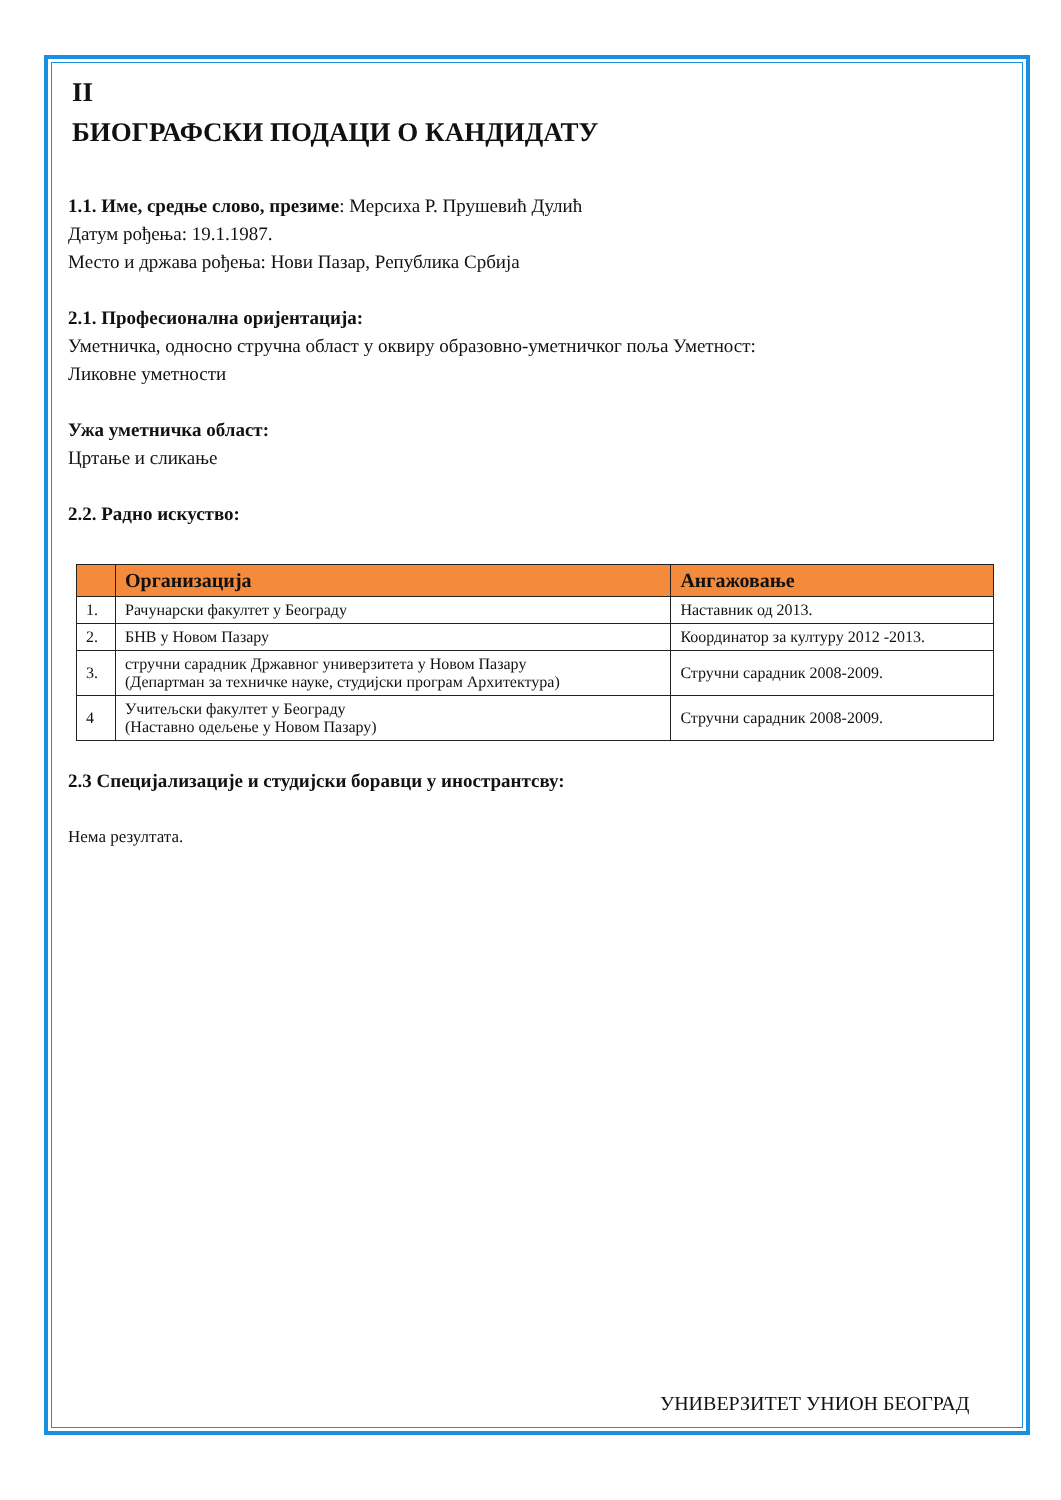II
БИОГРАФСКИ ПОДАЦИ О КАНДИДАТУ
1.1. Име, средње слово, презиме: Мерсиха Р. Прушевић Дулић
Датум рођења: 19.1.1987.
Место и држава рођења: Нови Пазар, Република Србија
2.1. Професионална оријентација:
Уметничка, односно стручна област у оквиру образовно-уметничког поља Уметност:
Ликовне уметности
Ужа уметничка област:
Цртање и сликање
2.2. Радно искуство:
| | Организација | Ангажовање |
| --- | --- | --- |
| 1. | Рачунарски факултет у Београду | Наставник од 2013. |
| 2. | БНВ у Новом Пазару | Координатор за културу 2012 -2013. |
| 3. | стручни сарадник Државног универзитета у Новом Пазару (Департман за техничке науке, студијски програм Архитектура) | Стручни сарадник 2008-2009. |
| 4 | Учитељски факултет у Београду (Наставно одељење у Новом Пазару) | Стручни сарадник 2008-2009. |
2.3 Специјализације и студијски боравци у инострантсву:
Нема резултата.
УНИВЕРЗИТЕТ УНИОН БЕОГРАД